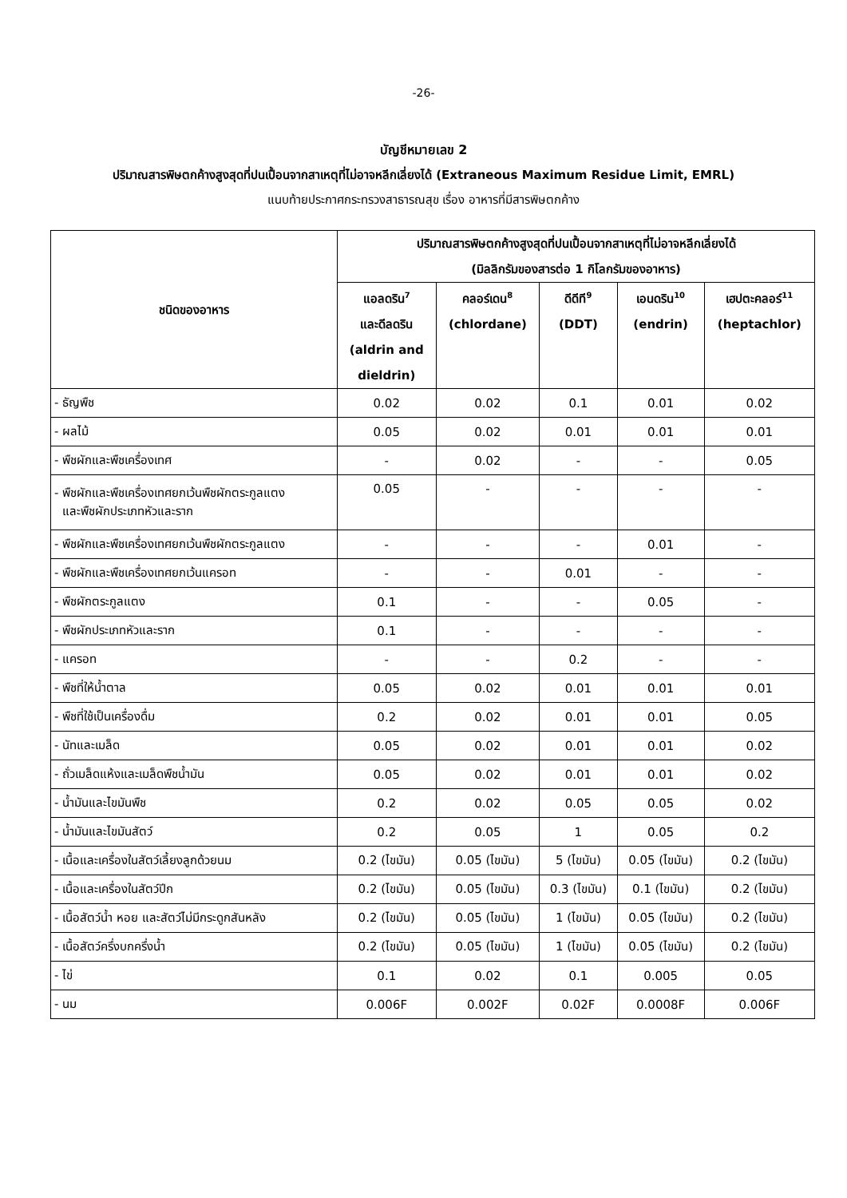-26-
บัญชีหมายเลข 2
ปริมาณสารพิษตกค้างสูงสุดที่ปนเปื้อนจากสาเหตุที่ไม่อาจหลีกเลี่ยงได้ (Extraneous Maximum Residue Limit, EMRL)
แนบท้ายประกาศกระทรวงสาธารณสุข เรื่อง อาหารที่มีสารพิษตกค้าง
| ชนิดของอาหาร | ปริมาณสารพิษตกค้างสูงสุดที่ปนเปื้อนจากสาเหตุที่ไม่อาจหลีกเลี่ยงได้ (มิลลิกรัมของสารต่อ 1 กิโลกรัมของอาหาร) | | | | |
| --- | --- | --- | --- | --- | --- |
| | แอลดริน<sup>7</sup> และดีลดริน (aldrin and dieldrin) | คลอร์เดน<sup>8</sup> (chlordane) | ดีดีที<sup>9</sup> (DDT) | เอนดริน<sup>10</sup> (endrin) | เฮปตะคลอร์<sup>11</sup> (heptachlor) |
| - ธัญพืช | 0.02 | 0.02 | 0.1 | 0.01 | 0.02 |
| - ผลไม้ | 0.05 | 0.02 | 0.01 | 0.01 | 0.01 |
| - พืชผักและพืชเครื่องเทศ | - | 0.02 | - | - | 0.05 |
| - พืชผักและพืชเครื่องเทศยกเว้นพืชผักตระกูลแตง และพืชผักประเภทหัวและราก | 0.05 | - | - | - | - |
| - พืชผักและพืชเครื่องเทศยกเว้นพืชผักตระกูลแตง | - | - | - | 0.01 | - |
| - พืชผักและพืชเครื่องเทศยกเว้นแครอท | - | - | 0.01 | - | - |
| - พืชผักตระกูลแตง | 0.1 | - | - | 0.05 | - |
| - พืชผักประเภทหัวและราก | 0.1 | - | - | - | - |
| - แครอท | - | - | 0.2 | - | - |
| - พืชที่ให้น้ำตาล | 0.05 | 0.02 | 0.01 | 0.01 | 0.01 |
| - พืชที่ใช้เป็นเครื่องดื่ม | 0.2 | 0.02 | 0.01 | 0.01 | 0.05 |
| - นัทและเมล็ด | 0.05 | 0.02 | 0.01 | 0.01 | 0.02 |
| - ถั่วเมล็ดแห้งและเมล็ดพืชน้ำมัน | 0.05 | 0.02 | 0.01 | 0.01 | 0.02 |
| - น้ำมันและไขมันพืช | 0.2 | 0.02 | 0.05 | 0.05 | 0.02 |
| - น้ำมันและไขมันสัตว์ | 0.2 | 0.05 | 1 | 0.05 | 0.2 |
| - เนื้อและเครื่องในสัตว์เลี้ยงลูกด้วยนม | 0.2 (ไขมัน) | 0.05 (ไขมัน) | 5 (ไขมัน) | 0.05 (ไขมัน) | 0.2 (ไขมัน) |
| - เนื้อและเครื่องในสัตว์ปีก | 0.2 (ไขมัน) | 0.05 (ไขมัน) | 0.3 (ไขมัน) | 0.1 (ไขมัน) | 0.2 (ไขมัน) |
| - เนื้อสัตว์น้ำ หอย และสัตว์ไม่มีกระดูกสันหลัง | 0.2 (ไขมัน) | 0.05 (ไขมัน) | 1 (ไขมัน) | 0.05 (ไขมัน) | 0.2 (ไขมัน) |
| - เนื้อสัตว์ครึ่งบกครึ่งน้ำ | 0.2 (ไขมัน) | 0.05 (ไขมัน) | 1 (ไขมัน) | 0.05 (ไขมัน) | 0.2 (ไขมัน) |
| - ไข่ | 0.1 | 0.02 | 0.1 | 0.005 | 0.05 |
| - นม | 0.006F | 0.002F | 0.02F | 0.0008F | 0.006F |